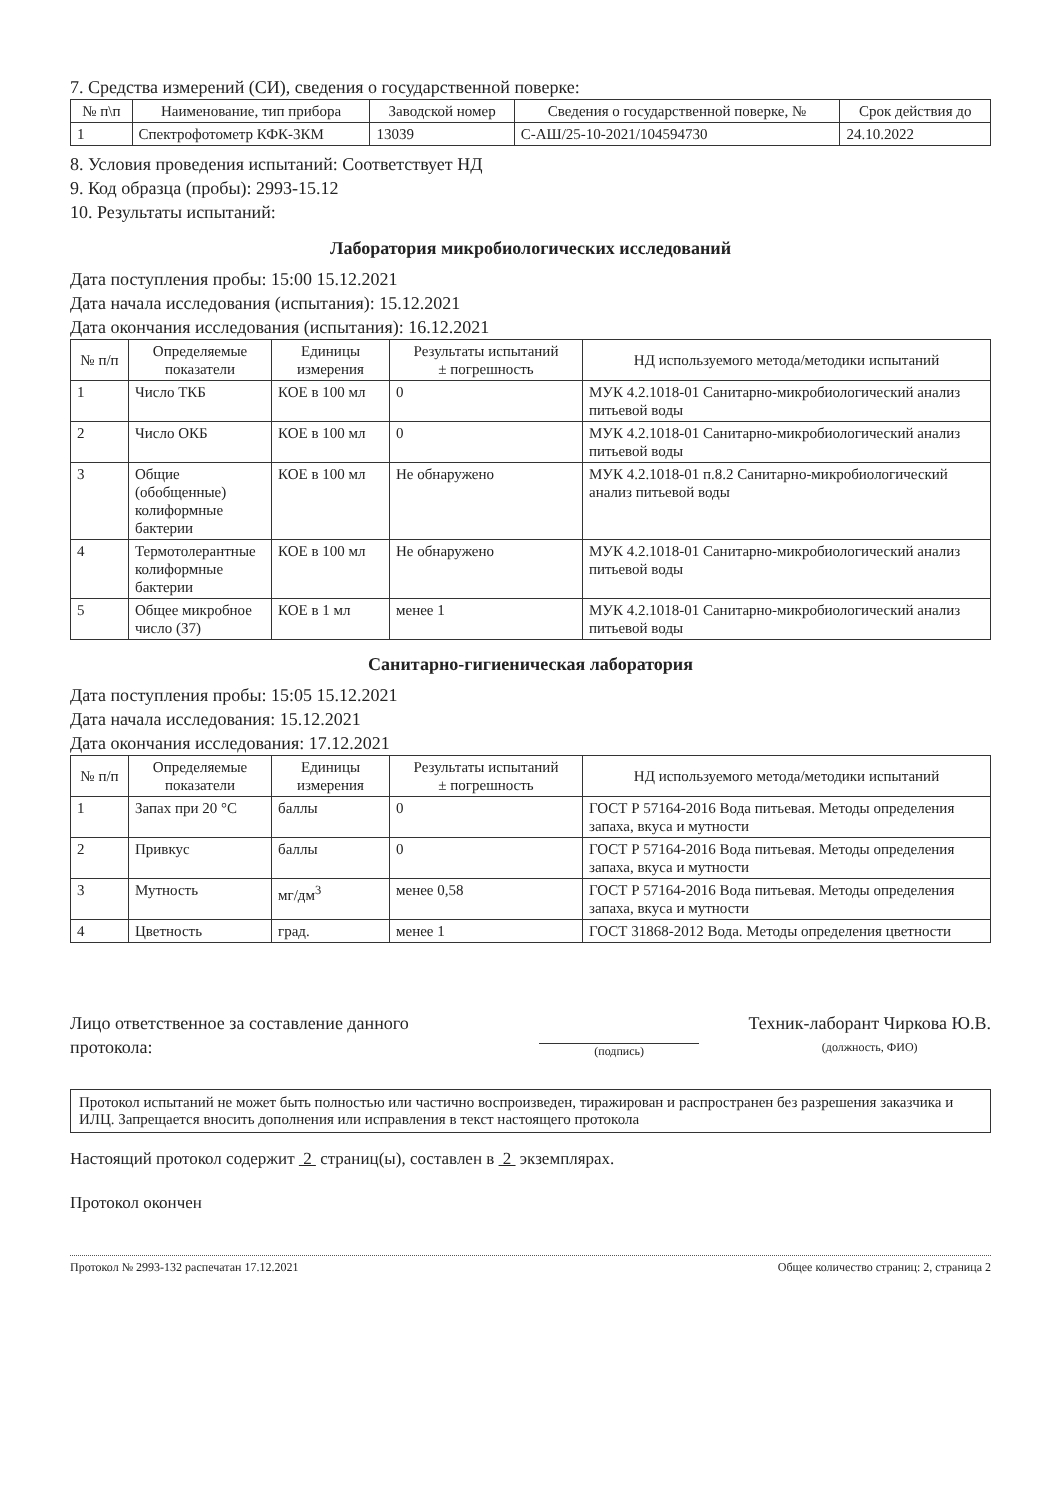7. Средства измерений (СИ), сведения о государственной поверке:
| № п\п | Наименование, тип прибора | Заводской номер | Сведения о государственной поверке, № | Срок действия до |
| --- | --- | --- | --- | --- |
| 1 | Спектрофотометр КФК-3КМ | 13039 | С-АШ/25-10-2021/104594730 | 24.10.2022 |
8. Условия проведения испытаний: Соответствует НД
9. Код образца (пробы): 2993-15.12
10. Результаты испытаний:
Лаборатория микробиологических исследований
Дата поступления пробы: 15:00 15.12.2021
Дата начала исследования (испытания): 15.12.2021
Дата окончания исследования (испытания): 16.12.2021
| № п/п | Определяемые показатели | Единицы измерения | Результаты испытаний ± погрешность | НД используемого метода/методики испытаний |
| --- | --- | --- | --- | --- |
| 1 | Число ТКБ | КОЕ в 100 мл | 0 | МУК 4.2.1018-01 Санитарно-микробиологический анализ питьевой воды |
| 2 | Число ОКБ | КОЕ в 100 мл | 0 | МУК 4.2.1018-01 Санитарно-микробиологический анализ питьевой воды |
| 3 | Общие (обобщенные) колиформные бактерии | КОЕ в 100 мл | Не обнаружено | МУК 4.2.1018-01 п.8.2 Санитарно-микробиологический анализ питьевой воды |
| 4 | Термотолерантные колиформные бактерии | КОЕ в 100 мл | Не обнаружено | МУК 4.2.1018-01 Санитарно-микробиологический анализ питьевой воды |
| 5 | Общее микробное число (37) | КОЕ в 1 мл | менее 1 | МУК 4.2.1018-01 Санитарно-микробиологический анализ питьевой воды |
Санитарно-гигиеническая лаборатория
Дата поступления пробы: 15:05 15.12.2021
Дата начала исследования: 15.12.2021
Дата окончания исследования: 17.12.2021
| № п/п | Определяемые показатели | Единицы измерения | Результаты испытаний ± погрешность | НД используемого метода/методики испытаний |
| --- | --- | --- | --- | --- |
| 1 | Запах при 20 °С | баллы | 0 | ГОСТ Р 57164-2016 Вода питьевая. Методы определения запаха, вкуса и мутности |
| 2 | Привкус | баллы | 0 | ГОСТ Р 57164-2016 Вода питьевая. Методы определения запаха, вкуса и мутности |
| 3 | Мутность | мг/дм<sup>3</sup> | менее 0,58 | ГОСТ Р 57164-2016 Вода питьевая. Методы определения запаха, вкуса и мутности |
| 4 | Цветность | град. | менее 1 | ГОСТ 31868-2012 Вода. Методы определения цветности |
Лицо ответственное за составление данного протокола:
(подпись)
Техник-лаборант Чиркова Ю.В.
(должность, ФИО)
Протокол испытаний не может быть полностью или частично воспроизведен, тиражирован и распространен без разрешения заказчика и ИЛЦ. Запрещается вносить дополнения или исправления в текст настоящего протокола
Настоящий протокол содержит 2 страниц(ы), составлен в 2 экземплярах.
Протокол окончен
Протокол № 2993-132 распечатан 17.12.2021 Общее количество страниц: 2, страница 2